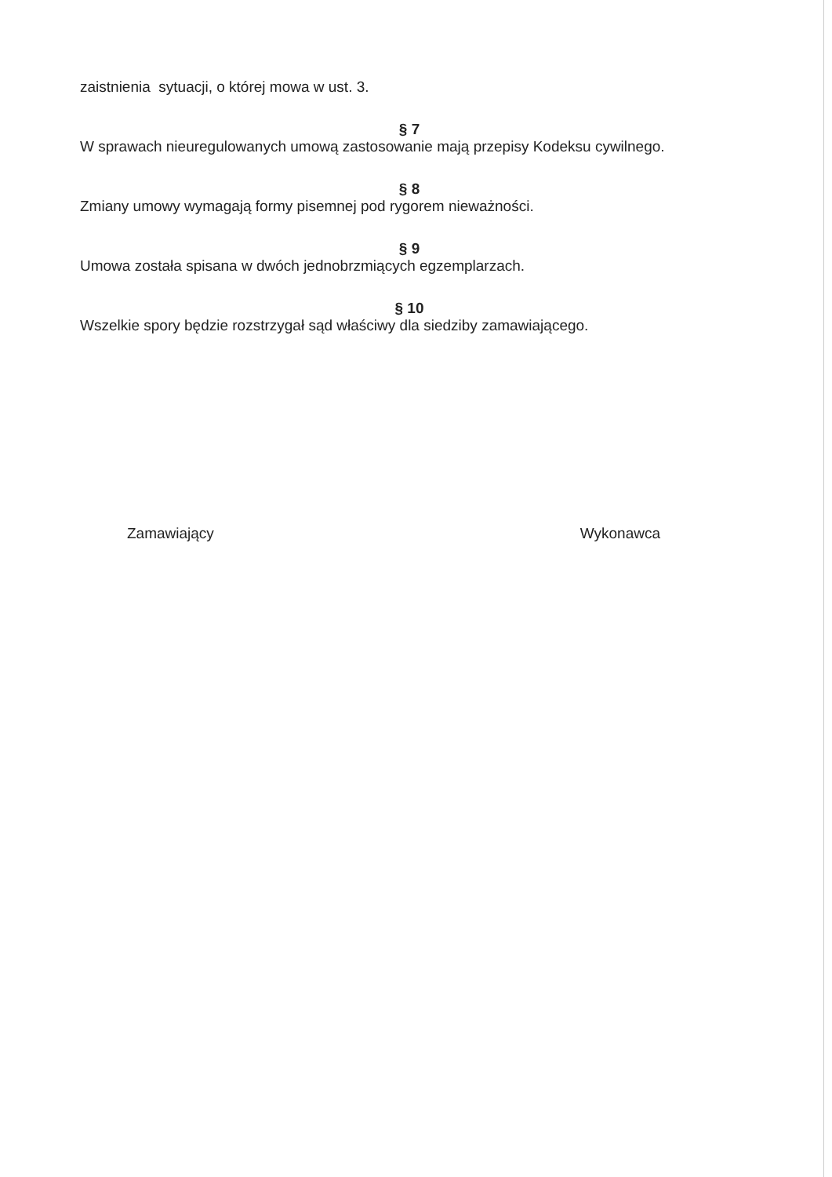zaistnienia sytuacji, o której mowa w ust. 3.
§ 7
W sprawach nieuregulowanych umową zastosowanie mają przepisy Kodeksu cywilnego.
§ 8
Zmiany umowy wymagają formy pisemnej pod rygorem nieważności.
§ 9
Umowa została spisana w dwóch jednobrzmiących egzemplarzach.
§ 10
Wszelkie spory będzie rozstrzygał sąd właściwy dla siedziby zamawiającego.
Zamawiający Wykonawca